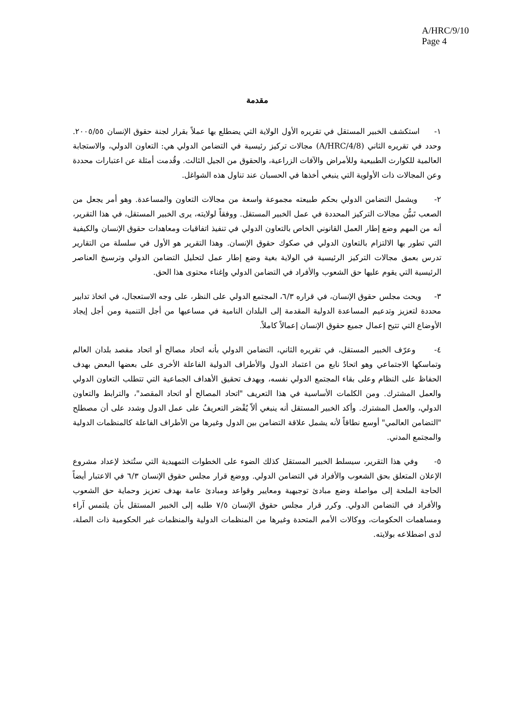A/HRC/9/10
Page 4
مقدمة
١- استكشف الخبير المستقل في تقريره الأول الولاية التي يضطلع بها عملاً بقرار لجنة حقوق الإنسان ٢٠٠٥/٥٥. وحدد في تقريره الثاني (A/HRC/4/8) مجالات تركيز رئيسية في التضامن الدولي هي: التعاون الدولي، والاستجابة العالمية للكوارث الطبيعية وللأمراض والآفات الزراعية، والحقوق من الجيل الثالث. وقُدمت أمثلة عن اعتبارات محددة وعن المجالات ذات الأولوية التي ينبغي أخذها في الحسبان عند تناول هذه الشواغل.
٢- ويشمل التضامن الدولي بحكم طبيعته مجموعة واسعة من مجالات التعاون والمساعدة. وهو أمر يجعل من الصعب تَبيُّن مجالات التركيز المحددة في عمل الخبير المستقل. ووفقاً لولايته، يرى الخبير المستقل، في هذا التقرير، أنه من المهم وضع إطار العمل القانوني الخاص بالتعاون الدولي في تنفيذ اتفاقيات ومعاهدات حقوق الإنسان والكيفية التي تطور بها الالتزام بالتعاون الدولي في صكوك حقوق الإنسان. وهذا التقرير هو الأول في سلسلة من التقارير تدرس بعمق مجالات التركيز الرئيسية في الولاية بغية وضع إطار عمل لتحليل التضامن الدولي وترسيخ العناصر الرئيسية التي يقوم عليها حق الشعوب والأفراد في التضامن الدولي وإغناء محتوى هذا الحق.
٣- ويحث مجلس حقوق الإنسان، في قراره ٦/٣، المجتمع الدولي على النظر، على وجه الاستعجال، في اتخاذ تدابير محددة لتعزيز وتدعيم المساعدة الدولية المقدمة إلى البلدان النامية في مساعيها من أجل التنمية ومن أجل إيجاد الأوضاع التي تتيح إعمال جميع حقوق الإنسان إعمالاً كاملاً.
٤- وعرّف الخبير المستقل، في تقريره الثاني، التضامن الدولي بأنه اتحاد مصالح أو اتحاد مقصد بلدان العالم وتماسكها الاجتماعي وهو اتحادٌ نابع من اعتماد الدول والأطراف الدولية الفاعلة الأخرى على بعضها البعض بهدف الحفاظ على النظام وعلى بقاء المجتمع الدولي نفسه، وبهدف تحقيق الأهداف الجماعية التي تتطلب التعاون الدولي والعمل المشترك. ومن الكلمات الأساسية في هذا التعريف "اتحاد المصالح أو اتحاد المقصد"، والترابط والتعاون الدولي، والعمل المشترك. وأكد الخبير المستقل أنه ينبغي ألاّ يُقْصَر التعريفُ على عمل الدول وشدد على أن مصطلح "التضامن العالمي" أوسع نطاقاً لأنه يشمل علاقة التضامن بين الدول وغيرها من الأطراف الفاعلة كالمنظمات الدولية والمجتمع المدني.
٥- وفي هذا التقرير، سيسلط الخبير المستقل كذلك الضوء على الخطوات التمهيدية التي ستُتخذ لإعداد مشروع الإعلان المتعلق بحق الشعوب والأفراد في التضامن الدولي. ووضع قرار مجلس حقوق الإنسان ٦/٣ في الاعتبار أيضاً الحاجة الملحة إلى مواصلة وضع مبادئ توجيهية ومعايير وقواعد ومبادئ عامة بهدف تعزيز وحماية حق الشعوب والأفراد في التضامن الدولي. وكرر قرار مجلس حقوق الإنسان ٧/٥ طلبه إلى الخبير المستقل بأن يلتمس آراء ومساهمات الحكومات، ووكالات الأمم المتحدة وغيرها من المنظمات الدولية والمنظمات غير الحكومية ذات الصلة، لدى اضطلاعه بولايته.